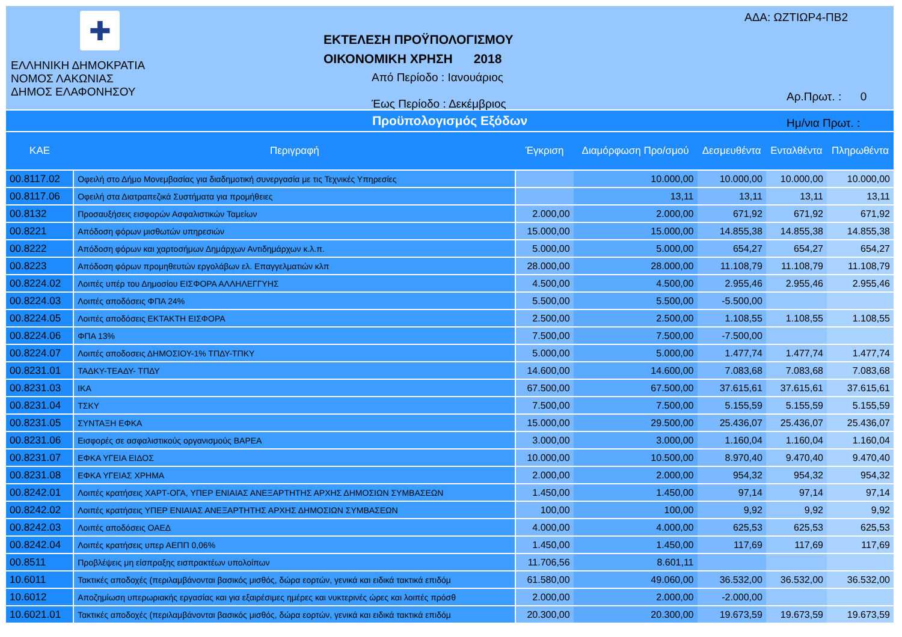✚
ΕΛΛΗΝΙΚΗ ΔΗΜΟΚΡΑΤΙΑ
ΝΟΜΟΣ ΛΑΚΩΝΙΑΣ
ΔΗΜΟΣ ΕΛΑΦΟΝΗΣΟΥ
ΕΚΤΕΛΕΣΗ ΠΡΟΫΠΟΛΟΓΙΣΜΟΥ
ΟΙΚΟΝΟΜΙΚΗ ΧΡΗΣΗ 2018
Από Περίοδο : Ιανουάριος
Έως Περίοδο : Δεκέμβριος
ΑΔΑ: ΩΖΤΙΩΡ4-ΠΒ2
Αρ.Πρωτ. : 0
Ημ/νια Πρωτ. :
Προϋπολογισμός Εξόδων
| ΚΑΕ | Περιγραφή | Έγκριση | Διαμόρφωση Προ/σμού | Δεσμευθέντα | Ενταλθέντα | Πληρωθέντα |
| --- | --- | --- | --- | --- | --- | --- |
| 00.8117.02 | Οφειλή στο Δήμο Μονεμβασίας για διαδημοτική συνεργασία με τις Τεχνικές Υπηρεσίες | | 10.000,00 | 10.000,00 | 10.000,00 | 10.000,00 |
| 00.8117.06 | Οφειλή στα Διατραπεζικά Συστήματα για προμήθειες | | 13,11 | 13,11 | 13,11 | 13,11 |
| 00.8132 | Προσαυξήσεις εισφορών Ασφαλιστικών Ταμείων | 2.000,00 | 2.000,00 | 671,92 | 671,92 | 671,92 |
| 00.8221 | Απόδοση φόρων μισθωτών υπηρεσιών | 15.000,00 | 15.000,00 | 14.855,38 | 14.855,38 | 14.855,38 |
| 00.8222 | Απόδοση φόρων και χαρτοσήμων Δημάρχων Αντιδημάρχων κ.λ.π. | 5.000,00 | 5.000,00 | 654,27 | 654,27 | 654,27 |
| 00.8223 | Απόδοση φόρων προμηθευτών εργολάβων ελ. Επαγγελματιών κλπ | 28.000,00 | 28.000,00 | 11.108,79 | 11.108,79 | 11.108,79 |
| 00.8224.02 | Λοιπές υπέρ του Δημοσίου ΕΙΣΦΟΡΑ ΑΛΛΗΛΕΓΓΥΗΣ | 4.500,00 | 4.500,00 | 2.955,46 | 2.955,46 | 2.955,46 |
| 00.8224.03 | Λοιπές αποδόσεις ΦΠΑ 24% | 5.500,00 | 5.500,00 | -5.500,00 | | |
| 00.8224.05 | Λοιπές αποδόσεις ΕΚΤΑΚΤΗ ΕΙΣΦΟΡΑ | 2.500,00 | 2.500,00 | 1.108,55 | 1.108,55 | 1.108,55 |
| 00.8224.06 | ΦΠΑ 13% | 7.500,00 | 7.500,00 | -7.500,00 | | |
| 00.8224.07 | Λοιπές αποδοσεις ΔΗΜΟΣΙΟΥ-1% ΤΠΔΥ-ΤΠΚΥ | 5.000,00 | 5.000,00 | 1.477,74 | 1.477,74 | 1.477,74 |
| 00.8231.01 | ΤΑΔΚΥ-ΤΕΑΔΥ- ΤΠΔΥ | 14.600,00 | 14.600,00 | 7.083,68 | 7.083,68 | 7.083,68 |
| 00.8231.03 | ΙΚΑ | 67.500,00 | 67.500,00 | 37.615,61 | 37.615,61 | 37.615,61 |
| 00.8231.04 | ΤΣΚΥ | 7.500,00 | 7.500,00 | 5.155,59 | 5.155,59 | 5.155,59 |
| 00.8231.05 | ΣΥΝΤΑΞΗ ΕΦΚΑ | 15.000,00 | 29.500,00 | 25.436,07 | 25.436,07 | 25.436,07 |
| 00.8231.06 | Εισφορές σε ασφαλιστικούς οργανισμούς ΒΑΡΕΑ | 3.000,00 | 3.000,00 | 1.160,04 | 1.160,04 | 1.160,04 |
| 00.8231.07 | ΕΦΚΑ ΥΓΕΙΑ ΕΙΔΟΣ | 10.000,00 | 10.500,00 | 8.970,40 | 9.470,40 | 9.470,40 |
| 00.8231.08 | ΕΦΚΑ ΥΓΕΙΑΣ ΧΡΗΜΑ | 2.000,00 | 2.000,00 | 954,32 | 954,32 | 954,32 |
| 00.8242.01 | Λοιπές κρατήσεις ΧΑΡΤ-ΟΓΑ, ΥΠΕΡ ΕΝΙΑΙΑΣ ΑΝΕΞΑΡΤΗΤΗΣ ΑΡΧΗΣ ΔΗΜΟΣΙΩΝ ΣΥΜΒΑΣΕΩΝ | 1.450,00 | 1.450,00 | 97,14 | 97,14 | 97,14 |
| 00.8242.02 | Λοιπές κρατήσεις ΥΠΕΡ ΕΝΙΑΙΑΣ ΑΝΕΞΑΡΤΗΤΗΣ ΑΡΧΗΣ ΔΗΜΟΣΙΩΝ ΣΥΜΒΑΣΕΩΝ | 100,00 | 100,00 | 9,92 | 9,92 | 9,92 |
| 00.8242.03 | Λοιπές αποδόσεις ΟΑΕΔ | 4.000,00 | 4.000,00 | 625,53 | 625,53 | 625,53 |
| 00.8242.04 | Λοιπές κρατήσεις υπερ ΑΕΠΠ 0,06% | 1.450,00 | 1.450,00 | 117,69 | 117,69 | 117,69 |
| 00.8511 | Προβλέψεις μη είσπραξης εισπρακτέων υπολοίπων | 11.706,56 | 8.601,11 | | | |
| 10.6011 | Τακτικές αποδοχές (περιλαμβάνονται βασικός μισθός, δώρα εορτών, γενικά και ειδικά τακτικά επιδόμ | 61.580,00 | 49.060,00 | 36.532,00 | 36.532,00 | 36.532,00 |
| 10.6012 | Αποζημίωση υπερωριακής εργασίας και για εξαιρέσιμες ημέρες και νυκτερινές ώρες και λοιπές πρόσθ | 2.000,00 | 2.000,00 | -2.000,00 | | |
| 10.6021.01 | Τακτικές αποδοχές (περιλαμβάνονται βασικός μισθός, δώρα εορτών, γενικά και ειδικά τακτικά επιδόμ | 20.300,00 | 20.300,00 | 19.673,59 | 19.673,59 | 19.673,59 |